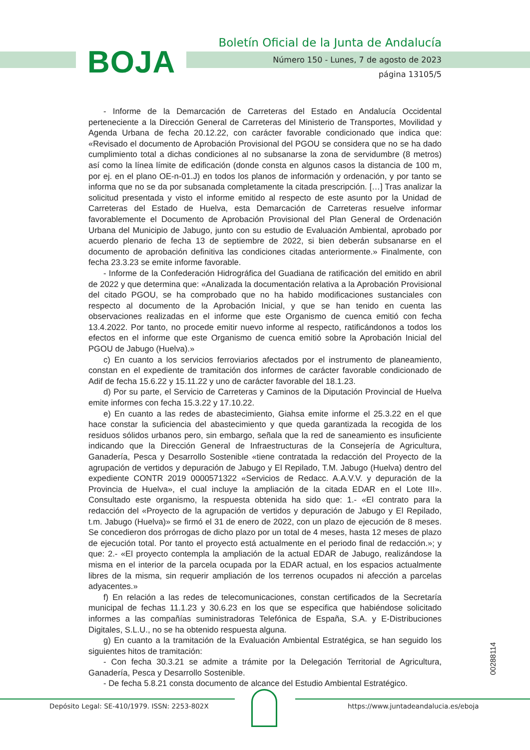BOJA
Boletín Oficial de la Junta de Andalucía
Número 150 - Lunes, 7 de agosto de 2023
página 13105/5
- Informe de la Demarcación de Carreteras del Estado en Andalucía Occidental perteneciente a la Dirección General de Carreteras del Ministerio de Transportes, Movilidad y Agenda Urbana de fecha 20.12.22, con carácter favorable condicionado que indica que: «Revisado el documento de Aprobación Provisional del PGOU se considera que no se ha dado cumplimiento total a dichas condiciones al no subsanarse la zona de servidumbre (8 metros) así como la línea límite de edificación (donde consta en algunos casos la distancia de 100 m, por ej. en el plano OE-n-01.J) en todos los planos de información y ordenación, y por tanto se informa que no se da por subsanada completamente la citada prescripción. […] Tras analizar la solicitud presentada y visto el informe emitido al respecto de este asunto por la Unidad de Carreteras del Estado de Huelva, esta Demarcación de Carreteras resuelve informar favorablemente el Documento de Aprobación Provisional del Plan General de Ordenación Urbana del Municipio de Jabugo, junto con su estudio de Evaluación Ambiental, aprobado por acuerdo plenario de fecha 13 de septiembre de 2022, si bien deberán subsanarse en el documento de aprobación definitiva las condiciones citadas anteriormente.» Finalmente, con fecha 23.3.23 se emite informe favorable.
- Informe de la Confederación Hidrográfica del Guadiana de ratificación del emitido en abril de 2022 y que determina que: «Analizada la documentación relativa a la Aprobación Provisional del citado PGOU, se ha comprobado que no ha habido modificaciones sustanciales con respecto al documento de la Aprobación Inicial, y que se han tenido en cuenta las observaciones realizadas en el informe que este Organismo de cuenca emitió con fecha 13.4.2022. Por tanto, no procede emitir nuevo informe al respecto, ratificándonos a todos los efectos en el informe que este Organismo de cuenca emitió sobre la Aprobación Inicial del PGOU de Jabugo (Huelva).»
c) En cuanto a los servicios ferroviarios afectados por el instrumento de planeamiento, constan en el expediente de tramitación dos informes de carácter favorable condicionado de Adif de fecha 15.6.22 y 15.11.22 y uno de carácter favorable del 18.1.23.
d) Por su parte, el Servicio de Carreteras y Caminos de la Diputación Provincial de Huelva emite informes con fecha 15.3.22 y 17.10.22.
e) En cuanto a las redes de abastecimiento, Giahsa emite informe el 25.3.22 en el que hace constar la suficiencia del abastecimiento y que queda garantizada la recogida de los residuos sólidos urbanos pero, sin embargo, señala que la red de saneamiento es insuficiente indicando que la Dirección General de Infraestructuras de la Consejería de Agricultura, Ganadería, Pesca y Desarrollo Sostenible «tiene contratada la redacción del Proyecto de la agrupación de vertidos y depuración de Jabugo y El Repilado, T.M. Jabugo (Huelva) dentro del expediente CONTR 2019 0000571322 «Servicios de Redacc. A.A.V.V. y depuración de la Provincia de Huelva», el cual incluye la ampliación de la citada EDAR en el Lote III». Consultado este organismo, la respuesta obtenida ha sido que: 1.- «El contrato para la redacción del «Proyecto de la agrupación de vertidos y depuración de Jabugo y El Repilado, t.m. Jabugo (Huelva)» se firmó el 31 de enero de 2022, con un plazo de ejecución de 8 meses. Se concedieron dos prórrogas de dicho plazo por un total de 4 meses, hasta 12 meses de plazo de ejecución total. Por tanto el proyecto está actualmente en el periodo final de redacción.»; y que: 2.- «El proyecto contempla la ampliación de la actual EDAR de Jabugo, realizándose la misma en el interior de la parcela ocupada por la EDAR actual, en los espacios actualmente libres de la misma, sin requerir ampliación de los terrenos ocupados ni afección a parcelas adyacentes.»
f) En relación a las redes de telecomunicaciones, constan certificados de la Secretaría municipal de fechas 11.1.23 y 30.6.23 en los que se especifica que habiéndose solicitado informes a las compañías suministradoras Telefónica de España, S.A. y E-Distribuciones Digitales, S.L.U., no se ha obtenido respuesta alguna.
g) En cuanto a la tramitación de la Evaluación Ambiental Estratégica, se han seguido los siguientes hitos de tramitación:
- Con fecha 30.3.21 se admite a trámite por la Delegación Territorial de Agricultura, Ganadería, Pesca y Desarrollo Sostenible.
- De fecha 5.8.21 consta documento de alcance del Estudio Ambiental Estratégico.
00288114
Depósito Legal: SE-410/1979. ISSN: 2253-802X
https://www.juntadeandalucia.es/eboja